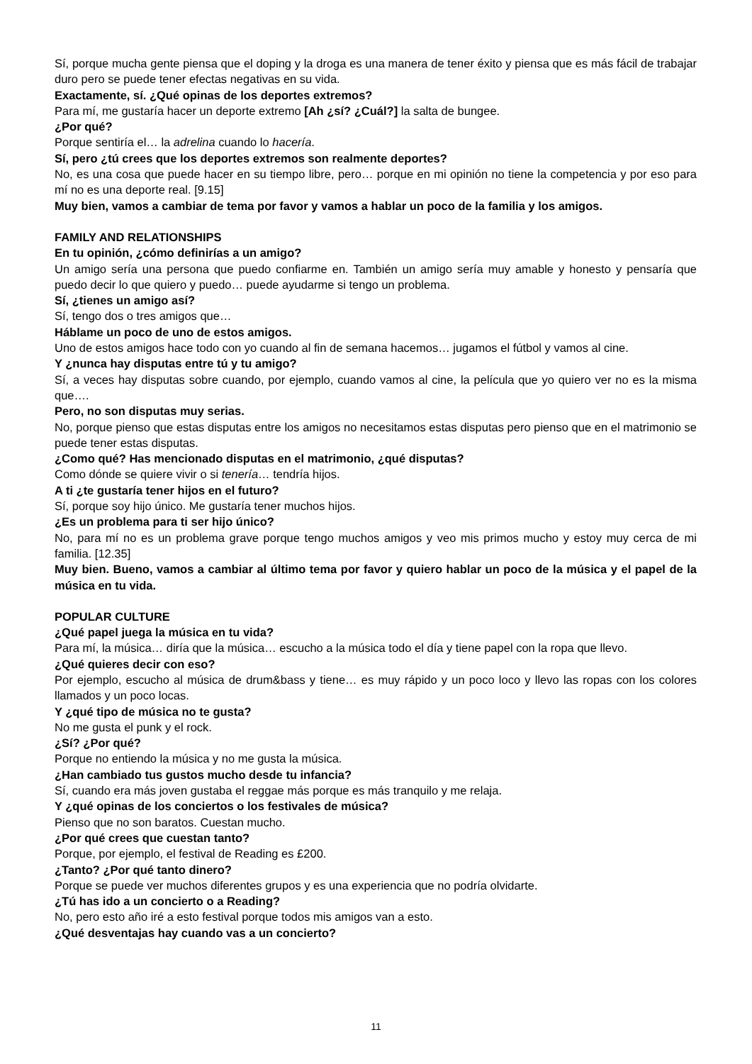Sí, porque mucha gente piensa que el doping y la droga es una manera de tener éxito y piensa que es más fácil de trabajar duro pero se puede tener efectas negativas en su vida.
Exactamente, sí. ¿Qué opinas de los deportes extremos?
Para mí, me gustaría hacer un deporte extremo [Ah ¿sí? ¿Cuál?] la salta de bungee.
¿Por qué?
Porque sentiría el… la adrelina cuando lo hacería.
Sí, pero ¿tú crees que los deportes extremos son realmente deportes?
No, es una cosa que puede hacer en su tiempo libre, pero… porque en mi opinión no tiene la competencia y por eso para mí no es una deporte real. [9.15]
Muy bien, vamos a cambiar de tema por favor y vamos a hablar un poco de la familia y los amigos.
FAMILY AND RELATIONSHIPS
En tu opinión, ¿cómo definirías a un amigo?
Un amigo sería una persona que puedo confiarme en. También un amigo sería muy amable y honesto y pensaría que puedo decir lo que quiero y puedo… puede ayudarme si tengo un problema.
Sí, ¿tienes un amigo así?
Sí, tengo dos o tres amigos que…
Háblame un poco de uno de estos amigos.
Uno de estos amigos hace todo con yo cuando al fin de semana hacemos… jugamos el fútbol y vamos al cine.
Y ¿nunca hay disputas entre tú y tu amigo?
Sí, a veces hay disputas sobre cuando, por ejemplo, cuando vamos al cine, la película que yo quiero ver no es la misma que….
Pero, no son disputas muy serias.
No, porque pienso que estas disputas entre los amigos no necesitamos estas disputas pero pienso que en el matrimonio se puede tener estas disputas.
¿Como qué? Has mencionado disputas en el matrimonio, ¿qué disputas?
Como dónde se quiere vivir o si tenería… tendría hijos.
A ti ¿te gustaría tener hijos en el futuro?
Sí, porque soy hijo único. Me gustaría tener muchos hijos.
¿Es un problema para ti ser hijo único?
No, para mí no es un problema grave porque tengo muchos amigos y veo mis primos mucho y estoy muy cerca de mi familia. [12.35]
Muy bien. Bueno, vamos a cambiar al último tema por favor y quiero hablar un poco de la música y el papel de la música en tu vida.
POPULAR CULTURE
¿Qué papel juega la música en tu vida?
Para mí, la música… diría que la música… escucho a la música todo el día y tiene papel con la ropa que llevo.
¿Qué quieres decir con eso?
Por ejemplo, escucho al música de drum&bass y tiene… es muy rápido y un poco loco y llevo las ropas con los colores llamados y un poco locas.
Y ¿qué tipo de música no te gusta?
No me gusta el punk y el rock.
¿Sí? ¿Por qué?
Porque no entiendo la música y no me gusta la música.
¿Han cambiado tus gustos mucho desde tu infancia?
Sí, cuando era más joven gustaba el reggae más porque es más tranquilo y me relaja.
Y ¿qué opinas de los conciertos o los festivales de música?
Pienso que no son baratos. Cuestan mucho.
¿Por qué crees que cuestan tanto?
Porque, por ejemplo, el festival de Reading es £200.
¿Tanto? ¿Por qué tanto dinero?
Porque se puede ver muchos diferentes grupos y es una experiencia que no podría olvidarte.
¿Tú has ido a un concierto o a Reading?
No, pero esto año iré a esto festival porque todos mis amigos van a esto.
¿Qué desventajas hay cuando vas a un concierto?
11